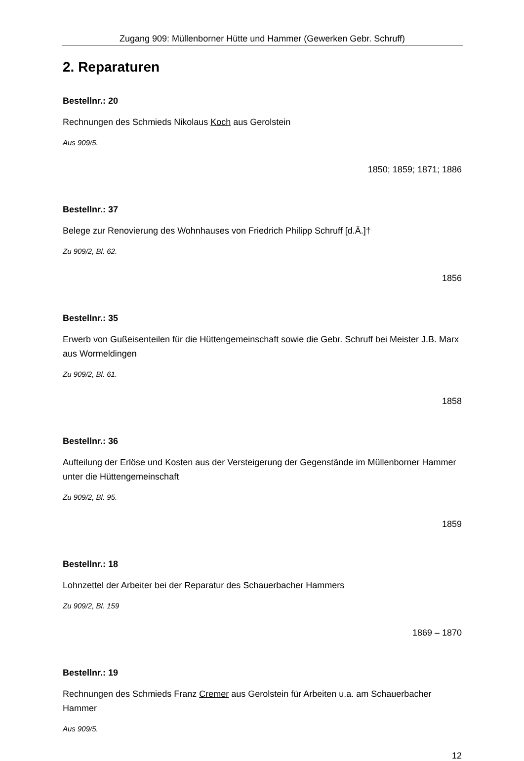Zugang 909: Müllenborner Hütte und Hammer (Gewerken Gebr. Schruff)
2. Reparaturen
Bestellnr.: 20
Rechnungen des Schmieds Nikolaus Koch aus Gerolstein
Aus 909/5.
1850; 1859; 1871; 1886
Bestellnr.: 37
Belege zur Renovierung des Wohnhauses von Friedrich Philipp Schruff [d.Ä.]†
Zu 909/2, Bl. 62.
1856
Bestellnr.: 35
Erwerb von Gußeisenteilen für die Hüttengemeinschaft sowie die Gebr. Schruff bei Meister J.B. Marx aus Wormeldingen
Zu 909/2, Bl. 61.
1858
Bestellnr.: 36
Aufteilung der Erlöse und Kosten aus der Versteigerung der Gegenstände im Müllenborner Hammer unter die Hüttengemeinschaft
Zu 909/2, Bl. 95.
1859
Bestellnr.: 18
Lohnzettel der Arbeiter bei der Reparatur des Schauerbacher Hammers
Zu 909/2, Bl. 159
1869 – 1870
Bestellnr.: 19
Rechnungen des Schmieds Franz Cremer aus Gerolstein für Arbeiten u.a. am Schauerbacher Hammer
Aus 909/5.
12